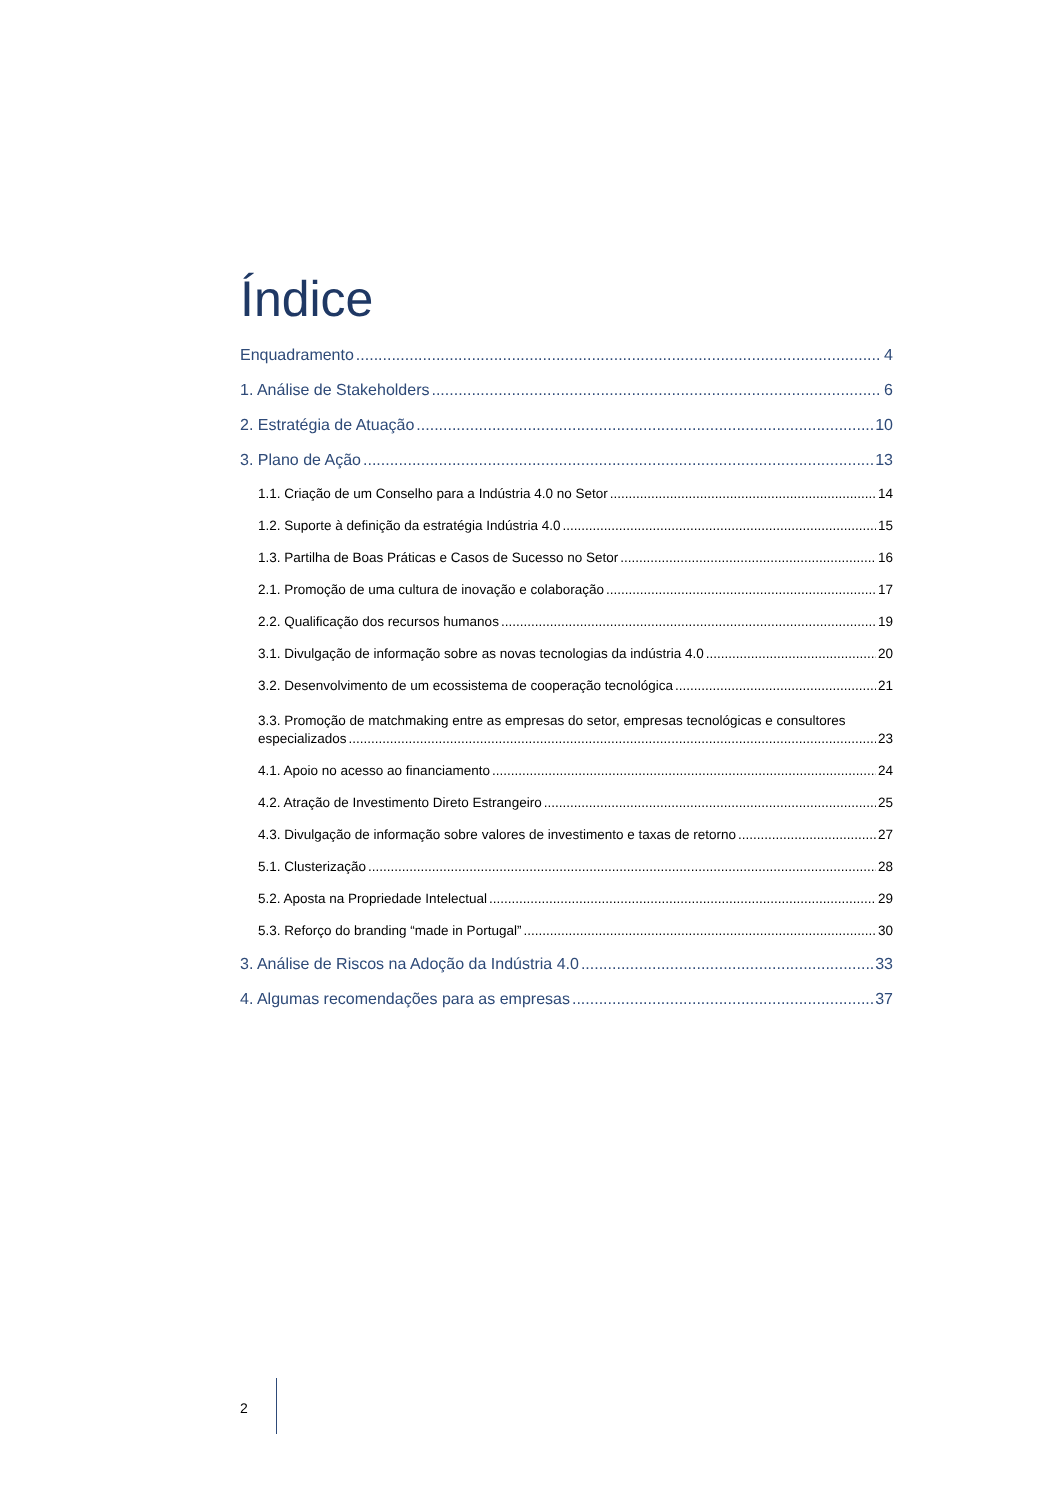Índice
Enquadramento 4
1. Análise de Stakeholders 6
2. Estratégia de Atuação 10
3. Plano de Ação 13
1.1. Criação de um Conselho para a Indústria 4.0 no Setor 14
1.2. Suporte à definição da estratégia Indústria 4.0 15
1.3. Partilha de Boas Práticas e Casos de Sucesso no Setor 16
2.1. Promoção de uma cultura de inovação e colaboração 17
2.2. Qualificação dos recursos humanos 19
3.1. Divulgação de informação sobre as novas tecnologias da indústria 4.0 20
3.2. Desenvolvimento de um ecossistema de cooperação tecnológica 21
3.3. Promoção de matchmaking entre as empresas do setor, empresas tecnológicas e consultores
especializados 23
4.1. Apoio no acesso ao financiamento 24
4.2. Atração de Investimento Direto Estrangeiro 25
4.3. Divulgação de informação sobre valores de investimento e taxas de retorno 27
5.1. Clusterização 28
5.2. Aposta na Propriedade Intelectual 29
5.3. Reforço do branding “made in Portugal” 30
3. Análise de Riscos na Adoção da Indústria 4.0 33
4. Algumas recomendações para as empresas 37
2